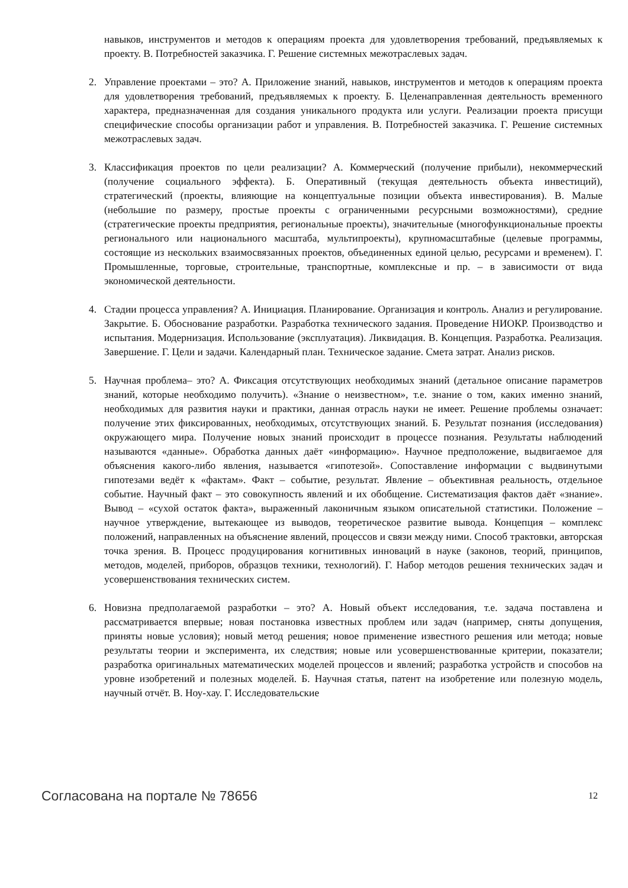навыков, инструментов и методов к операциям проекта для удовлетворения требований, предъявляемых к проекту. В. Потребностей заказчика. Г. Решение системных межотраслевых задач.
2. Управление проектами – это? А. Приложение знаний, навыков, инструментов и методов к операциям проекта для удовлетворения требований, предъявляемых к проекту. Б. Целенаправленная деятельность временного характера, предназначенная для создания уникального продукта или услуги. Реализации проекта присущи специфические способы организации работ и управления. В. Потребностей заказчика. Г. Решение системных межотраслевых задач.
3. Классификация проектов по цели реализации? А. Коммерческий (получение прибыли), некоммерческий (получение социального эффекта). Б. Оперативный (текущая деятельность объекта инвестиций), стратегический (проекты, влияющие на концептуальные позиции объекта инвестирования). В. Малые (небольшие по размеру, простые проекты с ограниченными ресурсными возможностями), средние (стратегические проекты предприятия, региональные проекты), значительные (многофункциональные проекты регионального или национального масштаба, мультипроекты), крупномасштабные (целевые программы, состоящие из нескольких взаимосвязанных проектов, объединенных единой целью, ресурсами и временем). Г. Промышленные, торговые, строительные, транспортные, комплексные и пр. – в зависимости от вида экономической деятельности.
4. Стадии процесса управления? А. Инициация. Планирование. Организация и контроль. Анализ и регулирование. Закрытие. Б. Обоснование разработки. Разработка технического задания. Проведение НИОКР. Производство и испытания. Модернизация. Использование (эксплуатация). Ликвидация. В. Концепция. Разработка. Реализация. Завершение. Г. Цели и задачи. Календарный план. Техническое задание. Смета затрат. Анализ рисков.
5. Научная проблема– это? А. Фиксация отсутствующих необходимых знаний (детальное описание параметров знаний, которые необходимо получить). «Знание о неизвестном», т.е. знание о том, каких именно знаний, необходимых для развития науки и практики, данная отрасль науки не имеет. Решение проблемы означает: получение этих фиксированных, необходимых, отсутствующих знаний. Б. Результат познания (исследования) окружающего мира. Получение новых знаний происходит в процессе познания. Результаты наблюдений называются «данные». Обработка данных даёт «информацию». Научное предположение, выдвигаемое для объяснения какого-либо явления, называется «гипотезой». Сопоставление информации с выдвинутыми гипотезами ведёт к «фактам». Факт – событие, результат. Явление – объективная реальность, отдельное событие. Научный факт – это совокупность явлений и их обобщение. Систематизация фактов даёт «знание». Вывод – «сухой остаток факта», выраженный лаконичным языком описательной статистики. Положение – научное утверждение, вытекающее из выводов, теоретическое развитие вывода. Концепция – комплекс положений, направленных на объяснение явлений, процессов и связи между ними. Способ трактовки, авторская точка зрения. В. Процесс продуцирования когнитивных инноваций в науке (законов, теорий, принципов, методов, моделей, приборов, образцов техники, технологий). Г. Набор методов решения технических задач и усовершенствования технических систем.
6. Новизна предполагаемой разработки – это? А. Новый объект исследования, т.е. задача поставлена и рассматривается впервые; новая постановка известных проблем или задач (например, сняты допущения, приняты новые условия); новый метод решения; новое применение известного решения или метода; новые результаты теории и эксперимента, их следствия; новые или усовершенствованные критерии, показатели; разработка оригинальных математических моделей процессов и явлений; разработка устройств и способов на уровне изобретений и полезных моделей. Б. Научная статья, патент на изобретение или полезную модель, научный отчёт. В. Ноу-хау. Г. Исследовательские
Согласована на портале № 78656 12